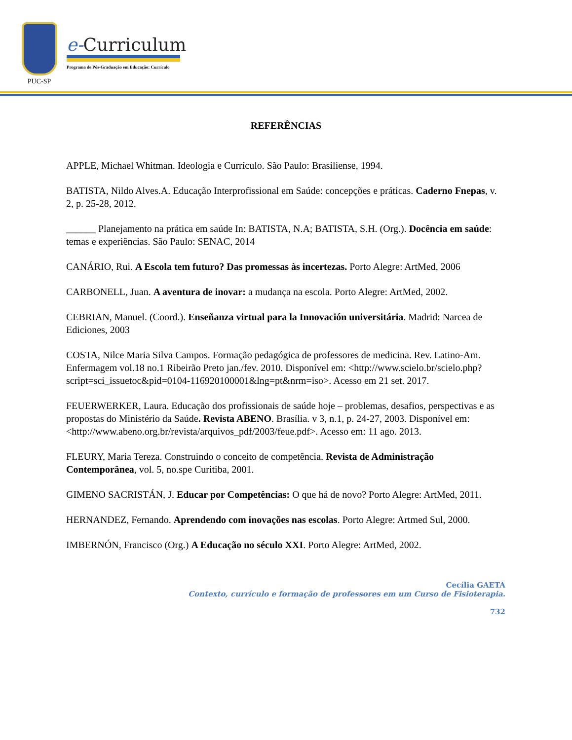PUC-SP
e-Curriculum
Programa de Pós-Graduação em Educação: Currículo
REFERÊNCIAS
APPLE, Michael Whitman. Ideologia e Currículo. São Paulo: Brasiliense, 1994.
BATISTA, Nildo Alves.A. Educação Interprofissional em Saúde: concepções e práticas. Caderno Fnepas, v. 2, p. 25-28, 2012.
______ Planejamento na prática em saúde In: BATISTA, N.A; BATISTA, S.H. (Org.). Docência em saúde: temas e experiências. São Paulo: SENAC, 2014
CANÁRIO, Rui. A Escola tem futuro? Das promessas às incertezas. Porto Alegre: ArtMed, 2006
CARBONELL, Juan. A aventura de inovar: a mudança na escola. Porto Alegre: ArtMed, 2002.
CEBRIAN, Manuel. (Coord.). Enseñanza virtual para la Innovación universitária. Madrid: Narcea de Ediciones, 2003
COSTA, Nilce Maria Silva Campos. Formação pedagógica de professores de medicina. Rev. Latino-Am. Enfermagem vol.18 no.1 Ribeirão Preto jan./fev. 2010. Disponível em: <http://www.scielo.br/scielo.php?script=sci_issuetoc&pid=0104-116920100001&lng=pt&nrm=iso>. Acesso em 21 set. 2017.
FEUERWERKER, Laura. Educação dos profissionais de saúde hoje – problemas, desafios, perspectivas e as propostas do Ministério da Saúde. Revista ABENO. Brasília. v 3, n.1, p. 24-27, 2003. Disponível em: <http://www.abeno.org.br/revista/arquivos_pdf/2003/feue.pdf>. Acesso em: 11 ago. 2013.
FLEURY, Maria Tereza. Construindo o conceito de competência. Revista de Administração Contemporânea, vol. 5, no.spe Curitiba, 2001.
GIMENO SACRISTÁN, J. Educar por Competências: O que há de novo? Porto Alegre: ArtMed, 2011.
HERNANDEZ, Fernando. Aprendendo com inovações nas escolas. Porto Alegre: Artmed Sul, 2000.
IMBERNÓN, Francisco (Org.) A Educação no século XXI. Porto Alegre: ArtMed, 2002.
Cecília GAETA
Contexto, currículo e formação de professores em um Curso de Fisioterapia.
732